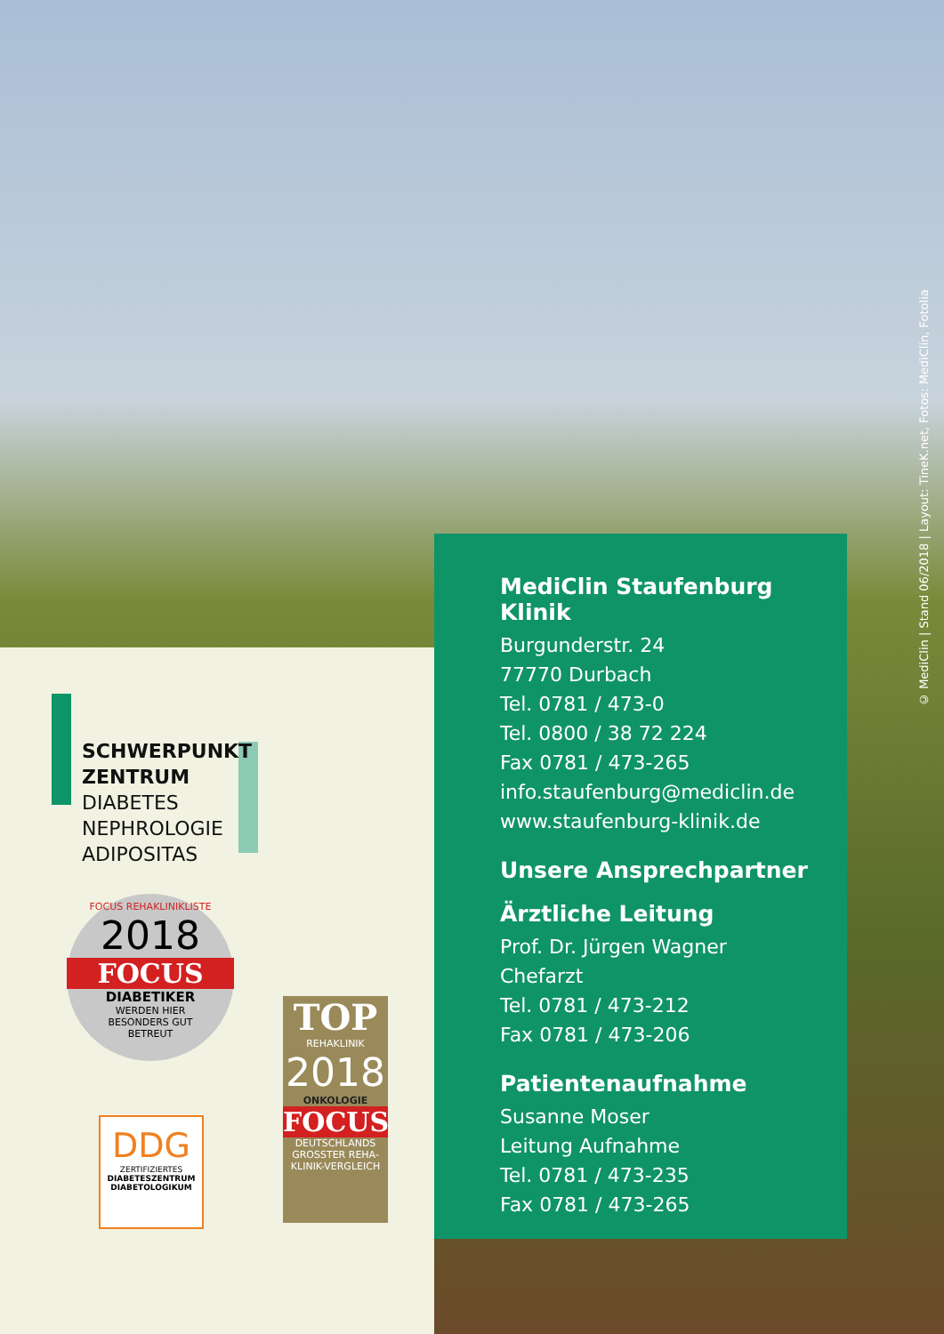© MediClin | Stand 06/2018 | Layout: TineK.net, Fotos: MediClin, Fotolia
SCHWERPUNKT
ZENTRUM
DIABETES
NEPHROLOGIE
ADIPOSITAS
FOCUS REHAKLINIKLISTE
2018
FOCUS
DIABETIKER
WERDEN HIER
BESONDERS GUT
BETREUT
DDG
ZERTIFIZIERTES
DIABETESZENTRUM
DIABETOLOGIKUM
TOP
REHAKLINIK
2018
ONKOLOGIE
FOCUS
DEUTSCHLANDS
GROSSTER REHA-
KLINIK-VERGLEICH
MediClin Staufenburg Klinik
Burgunderstr. 24
77770 Durbach
Tel. 0781 / 473-0
Tel. 0800 / 38 72 224
Fax 0781 / 473-265
info.staufenburg@mediclin.de
www.staufenburg-klinik.de
Unsere Ansprechpartner
Ärztliche Leitung
Prof. Dr. Jürgen Wagner
Chefarzt
Tel. 0781 / 473-212
Fax 0781 / 473-206
Patientenaufnahme
Susanne Moser
Leitung Aufnahme
Tel. 0781 / 473-235
Fax 0781 / 473-265